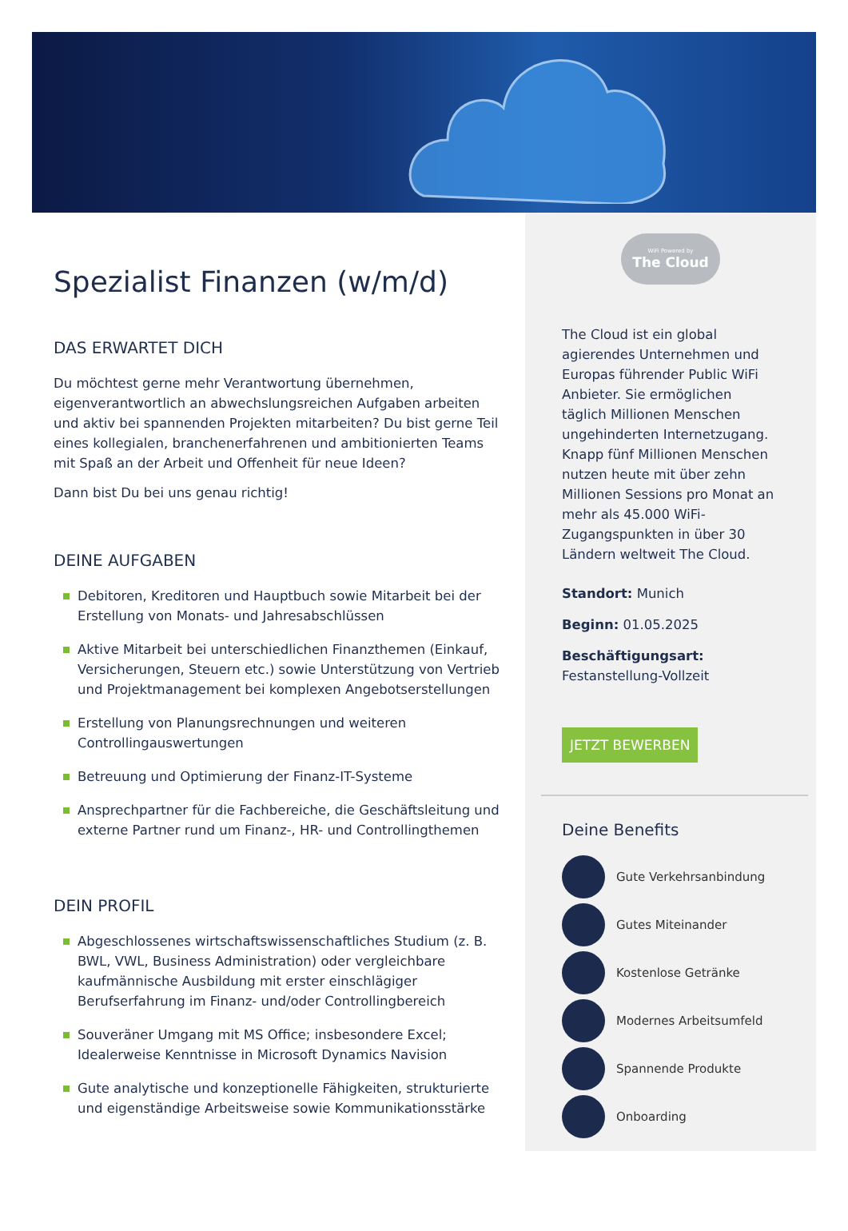Spezialist Finanzen (w/m/d)
DAS ERWARTET DICH
Du möchtest gerne mehr Verantwortung übernehmen, eigenverantwortlich an abwechslungsreichen Aufgaben arbeiten und aktiv bei spannenden Projekten mitarbeiten? Du bist gerne Teil eines kollegialen, branchenerfahrenen und ambitionierten Teams mit Spaß an der Arbeit und Offenheit für neue Ideen?
Dann bist Du bei uns genau richtig!
DEINE AUFGABEN
Debitoren, Kreditoren und Hauptbuch sowie Mitarbeit bei der Erstellung von Monats- und Jahresabschlüssen
Aktive Mitarbeit bei unterschiedlichen Finanzthemen (Einkauf, Versicherungen, Steuern etc.) sowie Unterstützung von Vertrieb und Projektmanagement bei komplexen Angebotserstellungen
Erstellung von Planungsrechnungen und weiteren Controllingauswertungen
Betreuung und Optimierung der Finanz-IT-Systeme
Ansprechpartner für die Fachbereiche, die Geschäftsleitung und externe Partner rund um Finanz-, HR- und Controllingthemen
DEIN PROFIL
Abgeschlossenes wirtschaftswissenschaftliches Studium (z. B. BWL, VWL, Business Administration) oder vergleichbare kaufmännische Ausbildung mit erster einschlägiger Berufserfahrung im Finanz- und/oder Controllingbereich
Souveräner Umgang mit MS Office; insbesondere Excel; Idealerweise Kenntnisse in Microsoft Dynamics Navision
Gute analytische und konzeptionelle Fähigkeiten, strukturierte und eigenständige Arbeitsweise sowie Kommunikationsstärke
WiFi Powered by
The Cloud
The Cloud ist ein global agierendes Unternehmen und Europas führender Public WiFi Anbieter. Sie ermöglichen täglich Millionen Menschen ungehinderten Internetzugang. Knapp fünf Millionen Menschen nutzen heute mit über zehn Millionen Sessions pro Monat an mehr als 45.000 WiFi-Zugangspunkten in über 30 Ländern weltweit The Cloud.
Standort: Munich
Beginn: 01.05.2025
Beschäftigungsart: Festanstellung-Vollzeit
JETZT BEWERBEN
Deine Benefits
Gute Verkehrsanbindung
Gutes Miteinander
Kostenlose Getränke
Modernes Arbeitsumfeld
Spannende Produkte
Onboarding